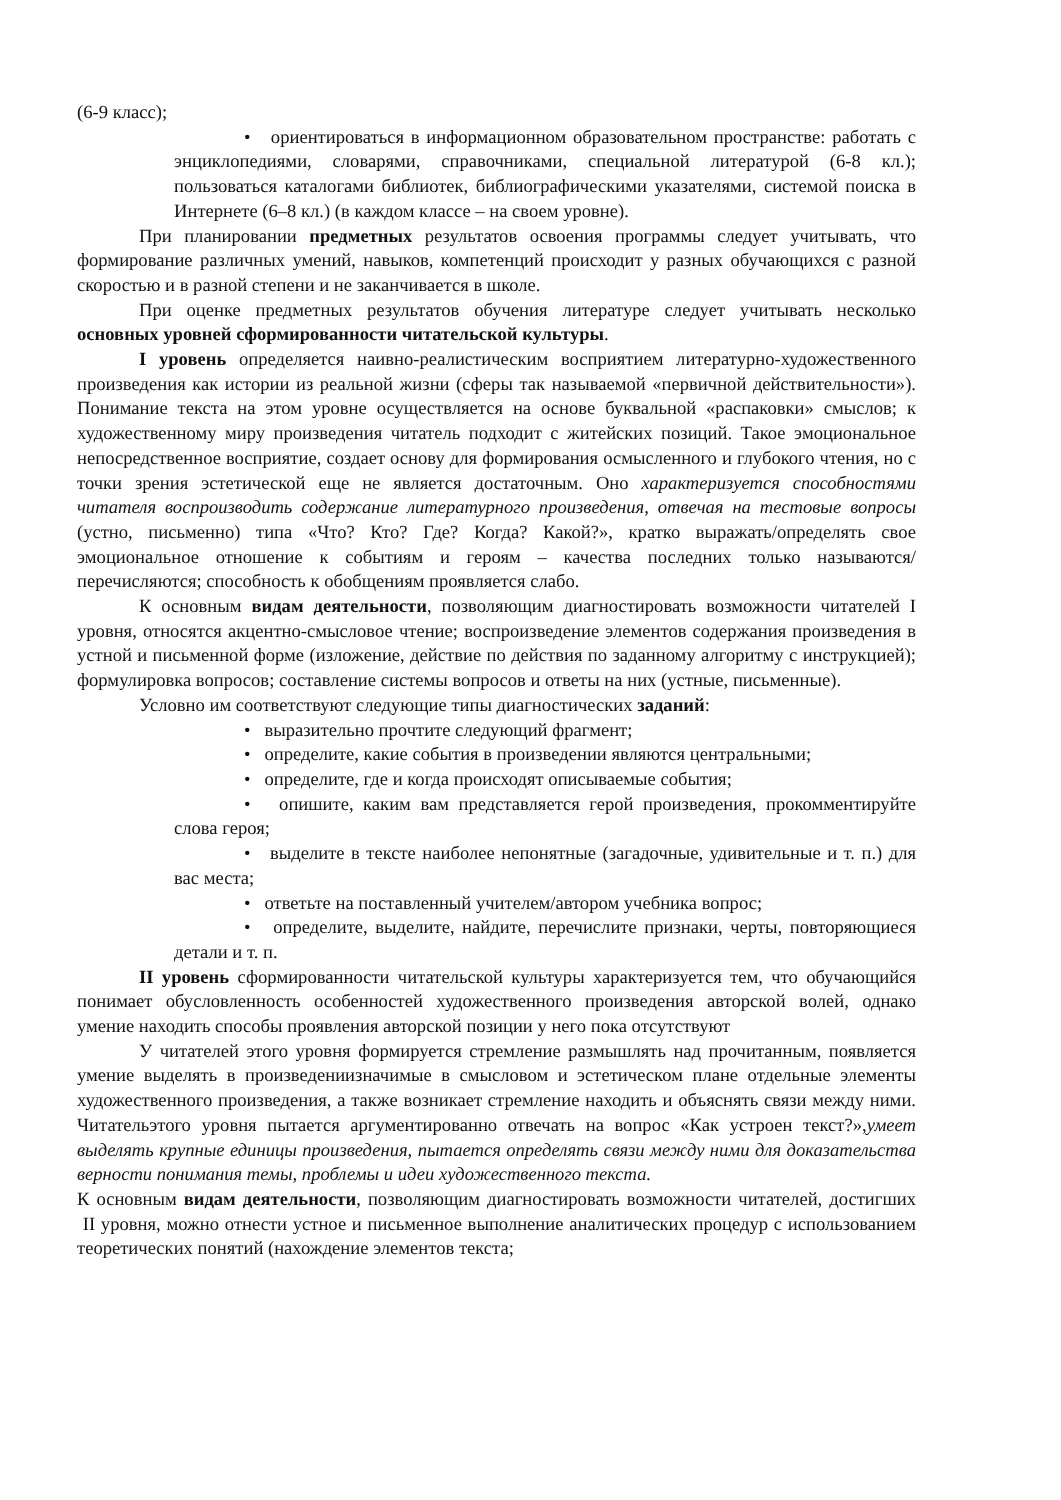(6-9 класс);
• ориентироваться в информационном образовательном пространстве: работать с энциклопедиями, словарями, справочниками, специальной литературой (6-8 кл.); пользоваться каталогами библиотек, библиографическими указателями, системой поиска в Интернете (6–8 кл.) (в каждом классе – на своем уровне).
При планировании предметных результатов освоения программы следует учитывать, что формирование различных умений, навыков, компетенций происходит у разных обучающихся с разной скоростью и в разной степени и не заканчивается в школе.
При оценке предметных результатов обучения литературе следует учитывать несколько основных уровней сформированности читательской культуры.
I уровень определяется наивно-реалистическим восприятием литературно-художественного произведения как истории из реальной жизни (сферы так называемой «первичной действительности»). Понимание текста на этом уровне осуществляется на основе буквальной «распаковки» смыслов; к художественному миру произведения читатель подходит с житейских позиций. Такое эмоциональное непосредственное восприятие, создает основу для формирования осмысленного и глубокого чтения, но с точки зрения эстетической еще не является достаточным. Оно характеризуется способностями читателя воспроизводить содержание литературного произведения, отвечая на тестовые вопросы (устно, письменно) типа «Что? Кто? Где? Когда? Какой?», кратко выражать/определять свое эмоциональное отношение к событиям и героям – качества последних только называются/перечисляются; способность к обобщениям проявляется слабо.
К основным видам деятельности, позволяющим диагностировать возможности читателей I уровня, относятся акцентно-смысловое чтение; воспроизведение элементов содержания произведения в устной и письменной форме (изложение, действие по действия по заданному алгоритму с инструкцией); формулировка вопросов; составление системы вопросов и ответы на них (устные, письменные).
Условно им соответствуют следующие типы диагностических заданий:
• выразительно прочтите следующий фрагмент;
• определите, какие события в произведении являются центральными;
• определите, где и когда происходят описываемые события;
• опишите, каким вам представляется герой произведения, прокомментируйте слова героя;
• выделите в тексте наиболее непонятные (загадочные, удивительные и т. п.) для вас места;
• ответьте на поставленный учителем/автором учебника вопрос;
• определите, выделите, найдите, перечислите признаки, черты, повторяющиеся детали и т. п.
II уровень сформированности читательской культуры характеризуется тем, что обучающийся понимает обусловленность особенностей художественного произведения авторской волей, однако умение находить способы проявления авторской позиции у него пока отсутствуют
У читателей этого уровня формируется стремление размышлять над прочитанным, появляется умение выделять в произведениизначимые в смысловом и эстетическом плане отдельные элементы художественного произведения, а также возникает стремление находить и объяснять связи между ними. Читательэтого уровня пытается аргументированно отвечать на вопрос «Как устроен текст?»,умеет выделять крупные единицы произведения, пытается определять связи между ними для доказательства верности понимания темы, проблемы и идеи художественного текста.
К основным видам деятельности, позволяющим диагностировать возможности читателей, достигших II уровня, можно отнести устное и письменное выполнение аналитических процедур с использованием теоретических понятий (нахождение элементов текста;